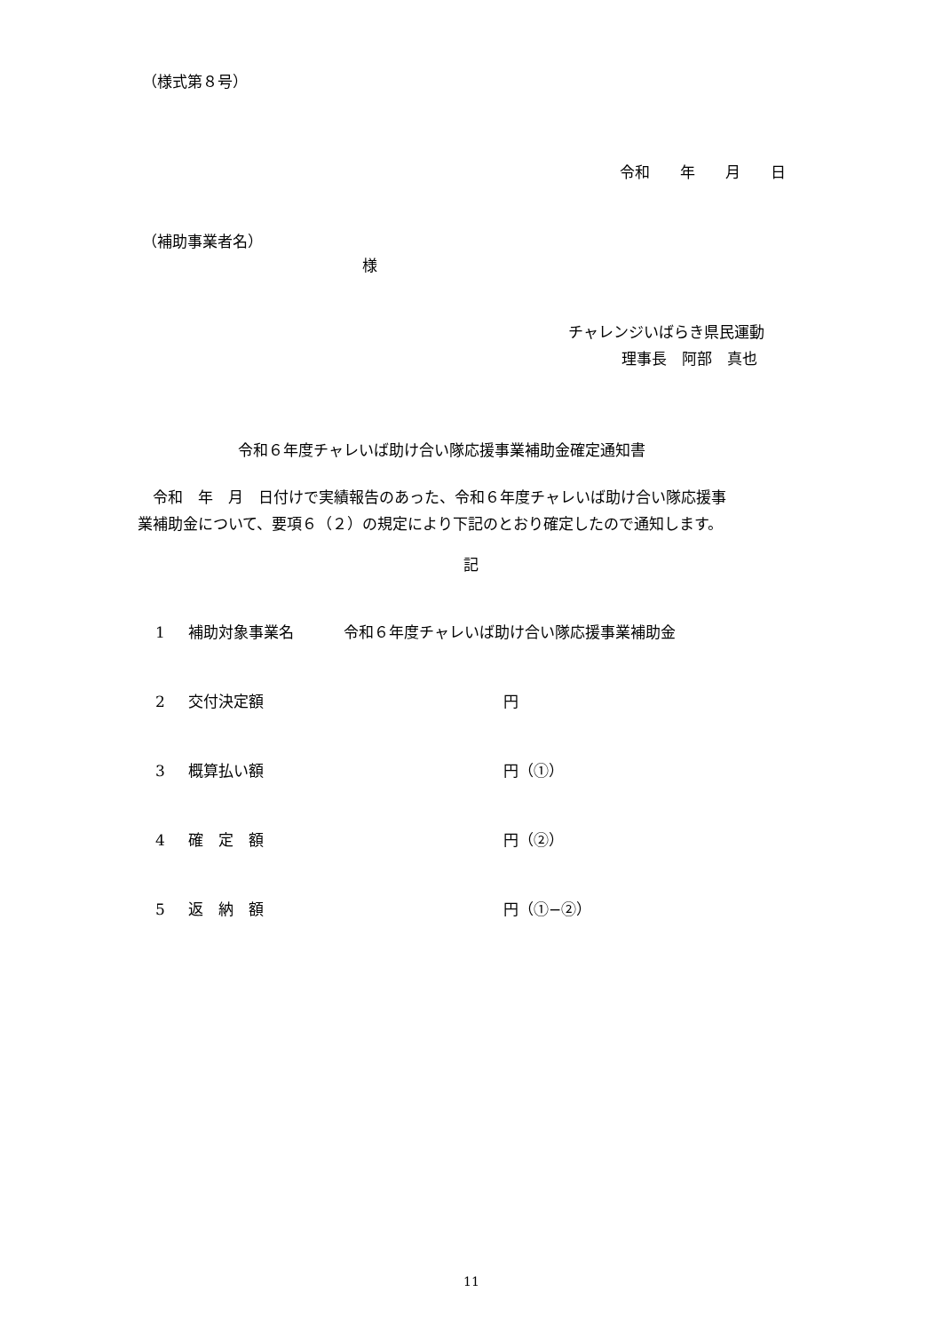（様式第８号）
令和　　年　　月　　日
（補助事業者名）
様
チャレンジいばらき県民運動
理事長　阿部　真也
令和６年度チャレいば助け合い隊応援事業補助金確定通知書
　令和　年　月　日付けで実績報告のあった、令和６年度チャレいば助け合い隊応援事
業補助金について、要項６（２）の規定により下記のとおり確定したので通知します。
記
1 補助対象事業名 令和６年度チャレいば助け合い隊応援事業補助金
2 交付決定額 円
3 概算払い額 円（①）
4 確　定　額 円（②）
5 返　納　額 円（①−②）
11